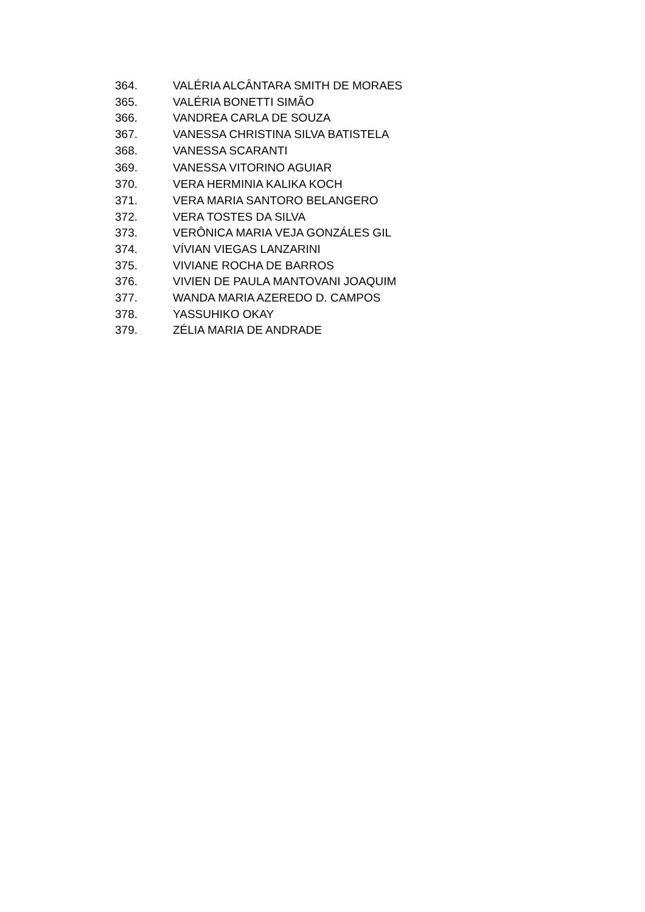364. VALÉRIA ALCÂNTARA SMITH DE MORAES
365. VALÉRIA BONETTI SIMÃO
366. VANDREA CARLA DE SOUZA
367. VANESSA CHRISTINA SILVA BATISTELA
368. VANESSA SCARANTI
369. VANESSA VITORINO AGUIAR
370. VERA HERMINIA KALIKA KOCH
371. VERA MARIA SANTORO BELANGERO
372. VERA TOSTES DA SILVA
373. VERÔNICA MARIA VEJA GONZÁLES GIL
374. VÍVIAN VIEGAS LANZARINI
375. VIVIANE ROCHA DE BARROS
376. VIVIEN DE PAULA MANTOVANI JOAQUIM
377. WANDA MARIA AZEREDO D. CAMPOS
378. YASSUHIKO OKAY
379. ZÉLIA MARIA DE ANDRADE